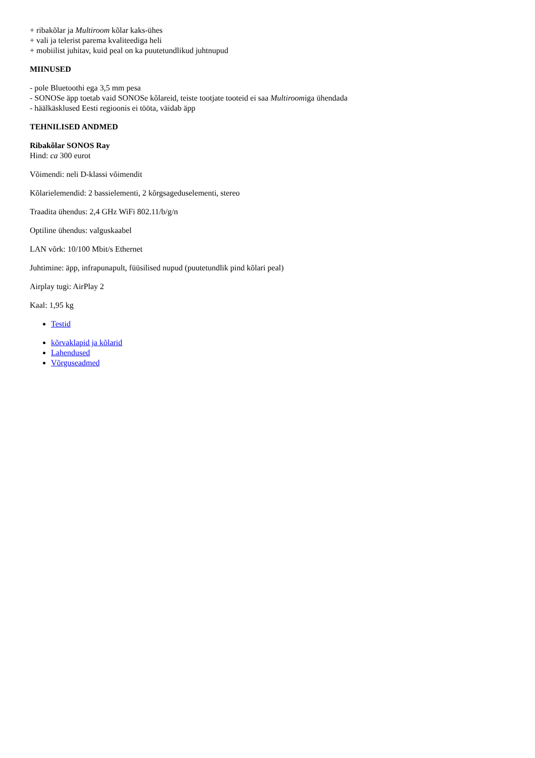+ ribakõlar ja Multiroom kõlar kaks-ühes
+ vali ja telerist parema kvaliteediga heli
+ mobiilist juhitav, kuid peal on ka puutetundlikud juhtnupud
MIINUSED
- pole Bluetoothi ega 3,5 mm pesa
- SONOSe äpp toetab vaid SONOSe kõlareid, teiste tootjate tooteid ei saa Multiroomiga ühendada
- häälkäsklused Eesti regioonis ei tööta, väidab äpp
TEHNILISED ANDMED
Ribakõlar SONOS Ray
Hind: ca 300 eurot
Võimendi: neli D-klassi võimendit
Kõlarielemendid: 2 bassielementi, 2 kõrgsageduselementi, stereo
Traadita ühendus: 2,4 GHz WiFi 802.11/b/g/n
Optiline ühendus: valguskaabel
LAN võrk: 10/100 Mbit/s Ethernet
Juhtimine: äpp, infrapunapult, füüsilised nupud (puutetundlik pind kõlari peal)
Airplay tugi: AirPlay 2
Kaal: 1,95 kg
Testid
kõrvaklapid ja kõlarid
Lahendused
Võrguseadmed